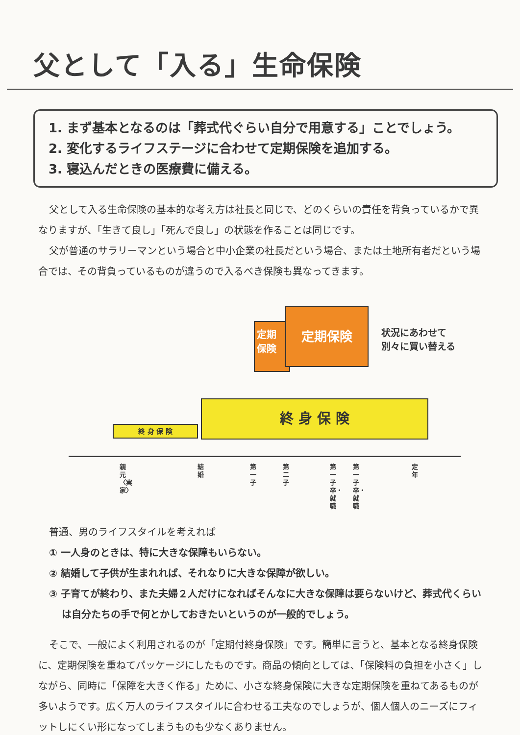父として「入る」生命保険
1. まず基本となるのは「葬式代ぐらい自分で用意する」ことでしょう。
2. 変化するライフステージに合わせて定期保険を追加する。
3. 寝込んだときの医療費に備える。
父として入る生命保険の基本的な考え方は社長と同じで、どのくらいの責任を背負っているかで異なりますが、「生きて良し」「死んで良し」の状態を作ることは同じです。
父が普通のサラリーマンという場合と中小企業の社長だという場合、または土地所有者だという場合では、その背負っているものが違うので入るべき保険も異なってきます。
定期
保険
定期保険
状況にあわせて
別々に買い替える
終 身 保 険
終 身 保 険
親元〈実家〉
結婚
第一子
第二子
第一子卒・就職
第一子卒・就職
定年
普通、男のライフスタイルを考えれば
① 一人身のときは、特に大きな保障もいらない。
② 結婚して子供が生まれれば、それなりに大きな保障が欲しい。
③ 子育てが終わり、また夫婦２人だけになればそんなに大きな保障は要らないけど、葬式代くらいは自分たちの手で何とかしておきたいというのが一般的でしょう。
そこで、一般によく利用されるのが「定期付終身保険」です。簡単に言うと、基本となる終身保険に、定期保険を重ねてパッケージにしたものです。商品の傾向としては、「保険料の負担を小さく」しながら、同時に「保障を大きく作る」ために、小さな終身保険に大きな定期保険を重ねてあるものが多いようです。広く万人のライフスタイルに合わせる工夫なのでしょうが、個人個人のニーズにフィットしにくい形になってしまうものも少なくありません。